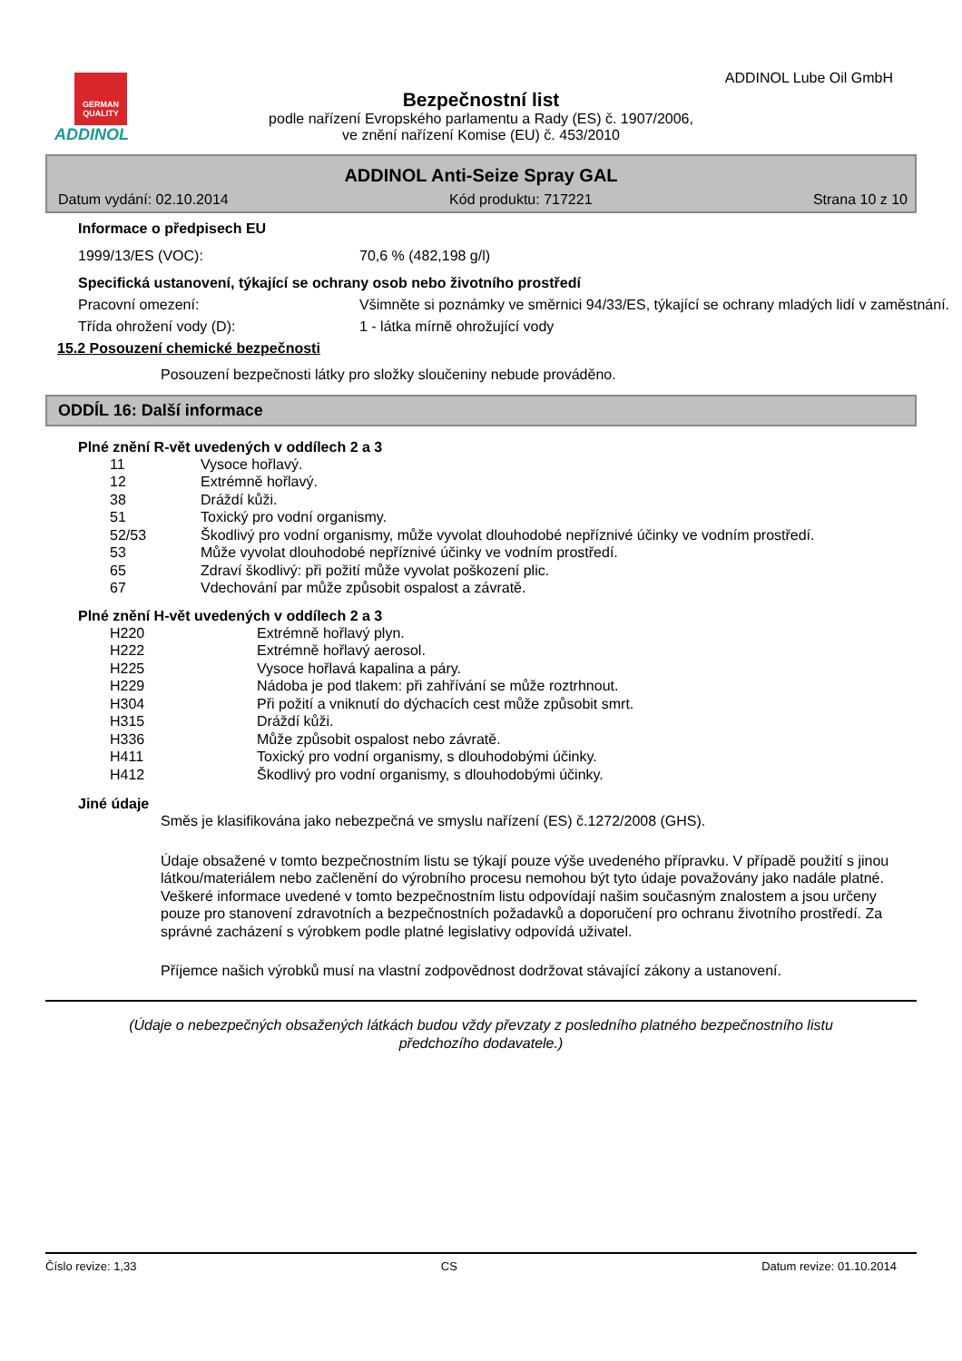GERMAN QUALITY
ADDINOL
ADDINOL Lube Oil GmbH
Bezpečnostní list
podle nařízení Evropského parlamentu a Rady (ES) č. 1907/2006,
ve znění nařízení Komise (EU) č. 453/2010
ADDINOL Anti-Seize Spray GAL
Datum vydání: 02.10.2014 Kód produktu: 717221 Strana 10 z 10
Informace o předpisech EU
1999/13/ES (VOC): 70,6 % (482,198 g/l)
Specifická ustanovení, týkající se ochrany osob nebo životního prostředí
Pracovní omezení: Všimněte si poznámky ve směrnici 94/33/ES, týkající se ochrany mladých lidí v zaměstnání.
Třída ohrožení vody (D): 1 - látka mírně ohrožující vody
15.2 Posouzení chemické bezpečnosti
Posouzení bezpečnosti látky pro složky sloučeniny nebude prováděno.
ODDÍL 16: Další informace
Plné znění R-vět uvedených v oddílech 2 a 3
11 Vysoce hořlavý.
12 Extrémně hořlavý.
38 Dráždí kůži.
51 Toxický pro vodní organismy.
52/53 Škodlivý pro vodní organismy, může vyvolat dlouhodobé nepříznivé účinky ve vodním prostředí.
53 Může vyvolat dlouhodobé nepříznivé účinky ve vodním prostředí.
65 Zdraví škodlivý: při požití může vyvolat poškození plic.
67 Vdechování par může způsobit ospalost a závratě.
Plné znění H-vět uvedených v oddílech 2 a 3
H220 Extrémně hořlavý plyn.
H222 Extrémně hořlavý aerosol.
H225 Vysoce hořlavá kapalina a páry.
H229 Nádoba je pod tlakem: při zahřívání se může roztrhnout.
H304 Při požití a vniknutí do dýchacích cest může způsobit smrt.
H315 Dráždí kůži.
H336 Může způsobit ospalost nebo závratě.
H411 Toxický pro vodní organismy, s dlouhodobými účinky.
H412 Škodlivý pro vodní organismy, s dlouhodobými účinky.
Jiné údaje
Směs je klasifikována jako nebezpečná ve smyslu nařízení (ES) č.1272/2008 (GHS).
Údaje obsažené v tomto bezpečnostním listu se týkají pouze výše uvedeného přípravku. V případě použití s jinou látkou/materiálem nebo začlenění do výrobního procesu nemohou být tyto údaje považovány jako nadále platné. Veškeré informace uvedené v tomto bezpečnostním listu odpovídají našim současným znalostem a jsou určeny pouze pro stanovení zdravotních a bezpečnostních požadavků a doporučení pro ochranu životního prostředí. Za správné zacházení s výrobkem podle platné legislativy odpovídá uživatel.
Příjemce našich výrobků musí na vlastní zodpovědnost dodržovat stávající zákony a ustanovení.
(Údaje o nebezpečných obsažených látkách budou vždy převzaty z posledního platného bezpečnostního listu předchozího dodavatele.)
Číslo revize: 1,33 CS Datum revize: 01.10.2014